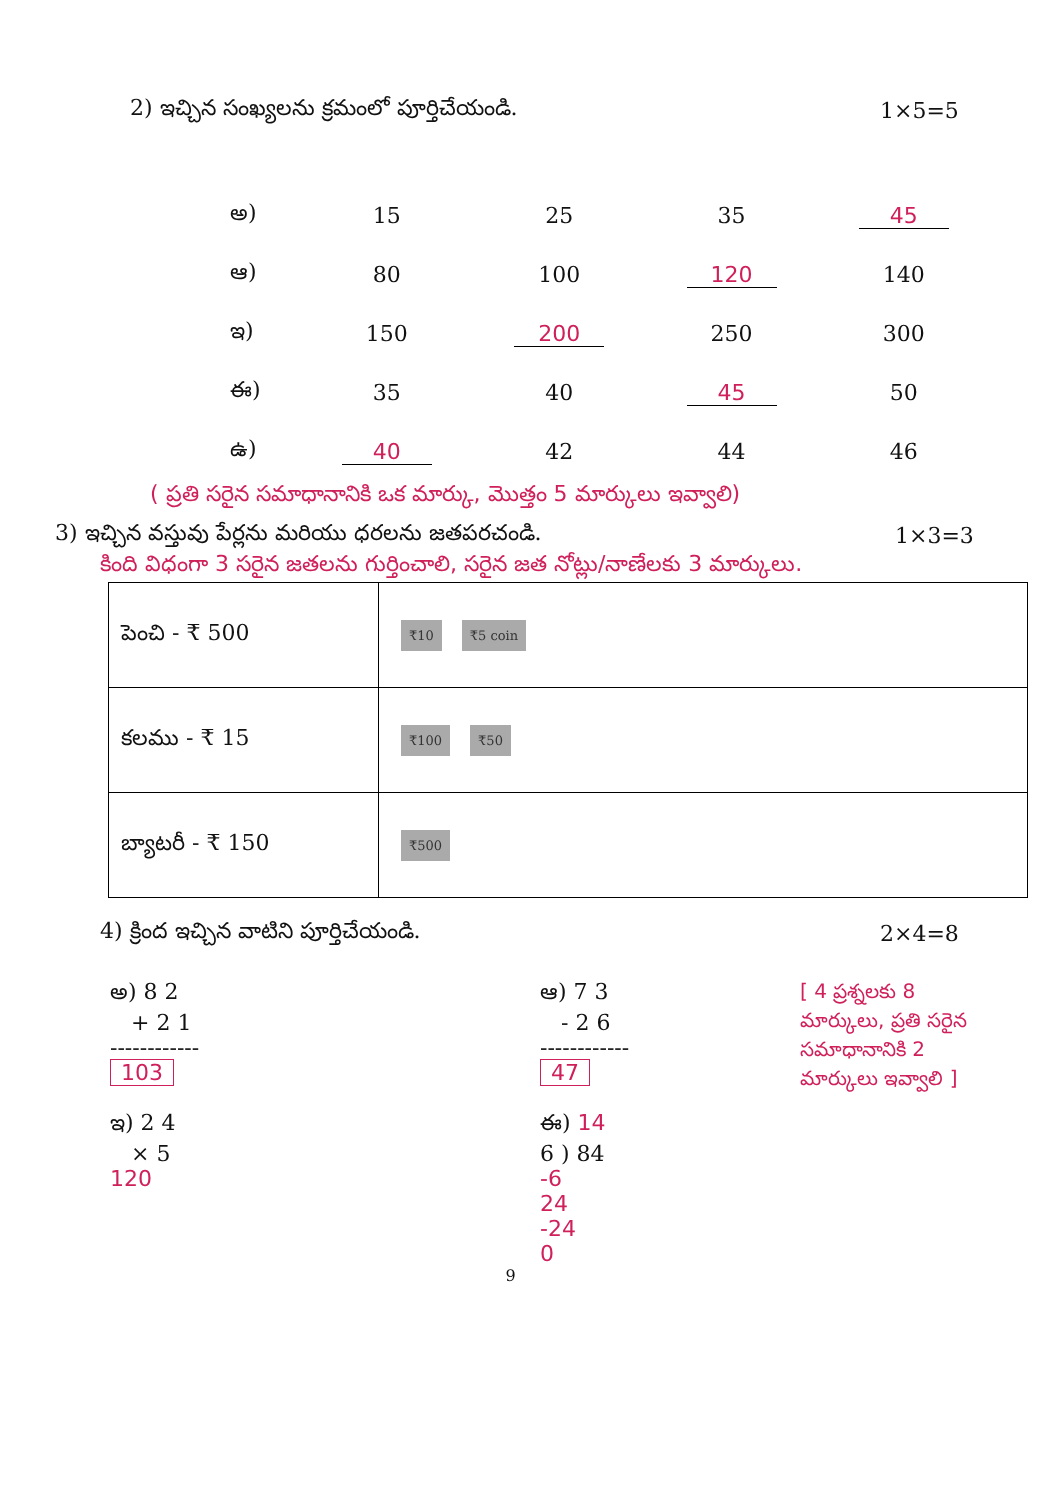2) ఇచ్చిన సంఖ్యలను క్రమంలో పూర్తిచేయండి. 1×5=5
అ) 15 25 35 45
ఆ) 80 100 120 140
ఇ) 150 200 250 300
ఈ) 35 40 45 50
ఉ) 40 42 44 46
( ప్రతి సరైన సమాధానానికి ఒక మార్కు, మొత్తం 5 మార్కులు ఇవ్వాలి)
3) ఇచ్చిన వస్తువు పేర్లను మరియు ధరలను జతపరచండి. 1×3=3
కింది విధంగా 3 సరైన జతలను గుర్తించాలి, సరైన జత నోట్లు/నాణేలకు 3 మార్కులు.
| పెంచి - ₹ 500 | ₹10 ₹5 coin |
| కలము - ₹ 15 | ₹100 ₹50 |
| బ్యాటరీ - ₹ 150 | ₹500 |
4) క్రింద ఇచ్చిన వాటిని పూర్తిచేయండి. 2×4=8
అ) 8 2
+ 2 1
------------
103
ఇ) 2 4
× 5
120
ఆ) 7 3
- 2 6
------------
47
ఈ) 14
6 ) 84
-6
24
-24
0
[ 4 ప్రశ్నలకు 8 మార్కులు, ప్రతి సరైన సమాధానానికి 2 మార్కులు ఇవ్వాలి ]
9